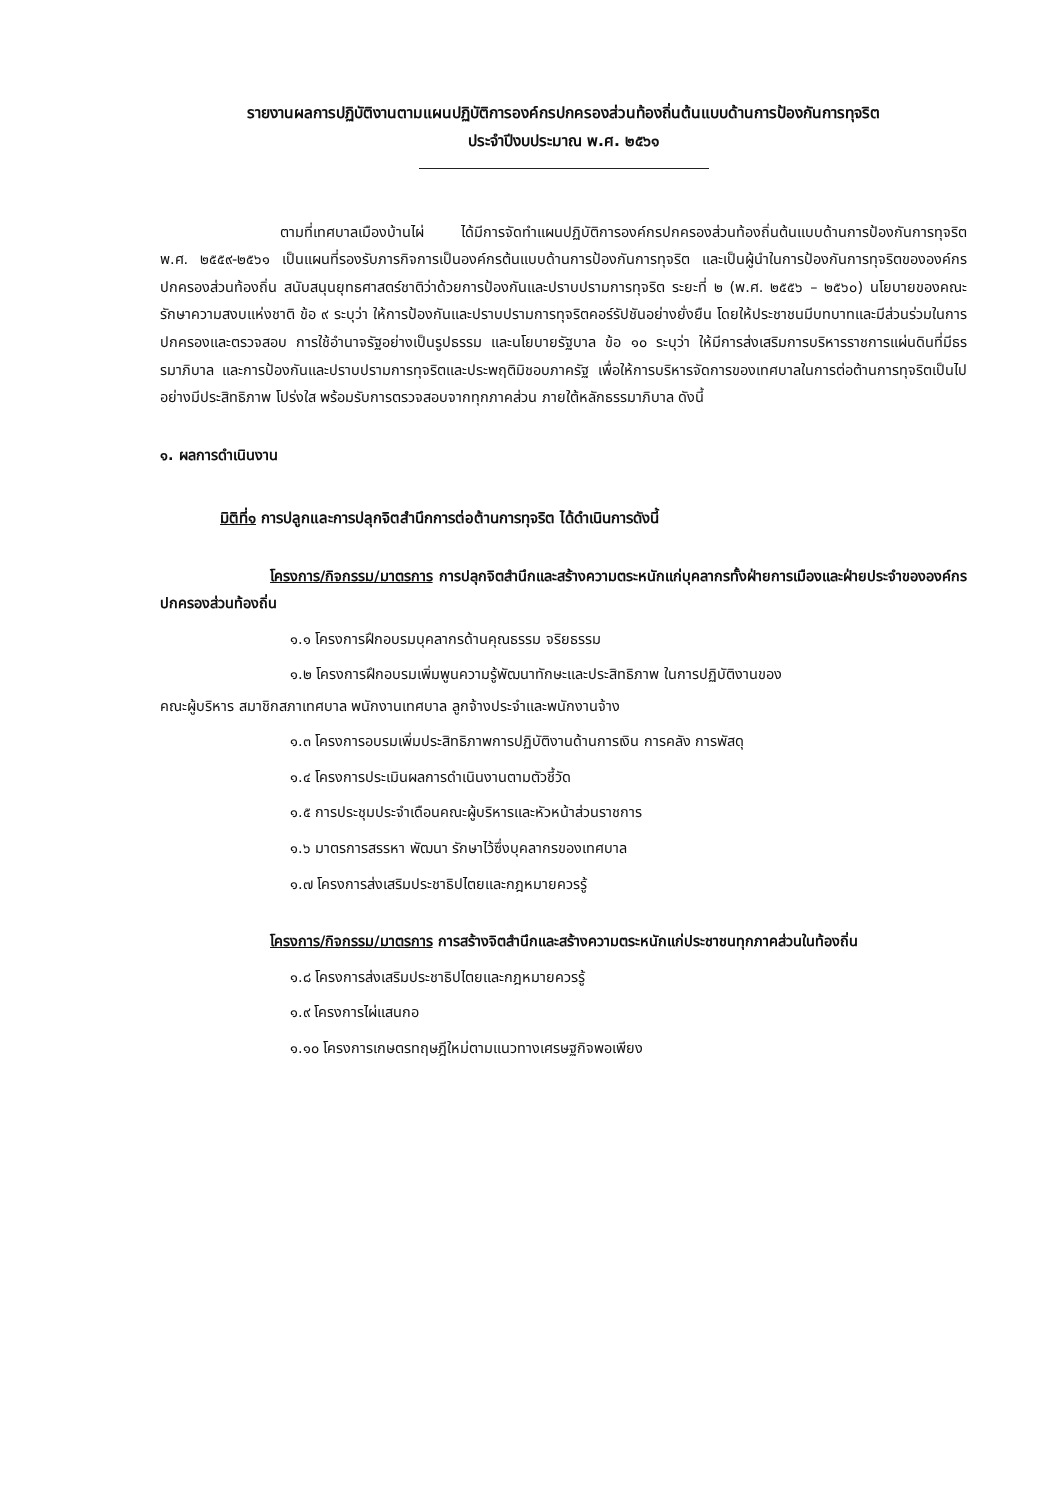รายงานผลการปฏิบัติงานตามแผนปฏิบัติการองค์กรปกครองส่วนท้องถิ่นต้นแบบด้านการป้องกันการทุจริต
ประจำปีงบประมาณ พ.ศ. ๒๕๖๑
ตามที่เทศบาลเมืองบ้านไผ่ ได้มีการจัดทำแผนปฏิบัติการองค์กรปกครองส่วนท้องถิ่นต้นแบบด้านการป้องกันการทุจริต พ.ศ. ๒๕๕๙-๒๕๖๑ เป็นแผนที่รองรับภารกิจการเป็นองค์กรต้นแบบด้านการป้องกันการทุจริต และเป็นผู้นำในการป้องกันการทุจริตขององค์กรปกครองส่วนท้องถิ่น สนับสนุนยุทธศาสตร์ชาติว่าด้วยการป้องกันและปราบปรามการทุจริต ระยะที่ ๒ (พ.ศ. ๒๕๕๖ – ๒๕๖๐) นโยบายของคณะรักษาความสงบแห่งชาติ ข้อ ๙ ระบุว่า ให้การป้องกันและปราบปรามการทุจริตคอร์รัปชันอย่างยั่งยืน โดยให้ประชาชนมีบทบาทและมีส่วนร่วมในการปกครองและตรวจสอบ การใช้อำนาจรัฐอย่างเป็นรูปธรรม และนโยบายรัฐบาล ข้อ ๑๐ ระบุว่า ให้มีการส่งเสริมการบริหารราชการแผ่นดินที่มีธรรมาภิบาล และการป้องกันและปราบปรามการทุจริตและประพฤติมิชอบภาครัฐ เพื่อให้การบริหารจัดการของเทศบาลในการต่อต้านการทุจริตเป็นไปอย่างมีประสิทธิภาพ โปร่งใส พร้อมรับการตรวจสอบจากทุกภาคส่วน ภายใต้หลักธรรมาภิบาล ดังนี้
๑. ผลการดำเนินงาน
มิติที่๑ การปลูกและการปลุกจิตสำนึกการต่อต้านการทุจริต ได้ดำเนินการดังนี้
โครงการ/กิจกรรม/มาตรการ การปลุกจิตสำนึกและสร้างความตระหนักแก่บุคลากรทั้งฝ่ายการเมืองและฝ่ายประจำขององค์กรปกครองส่วนท้องถิ่น
๑.๑ โครงการฝึกอบรมบุคลากรด้านคุณธรรม จริยธรรม
๑.๒ โครงการฝึกอบรมเพิ่มพูนความรู้พัฒนาทักษะและประสิทธิภาพ ในการปฏิบัติงานของ
คณะผู้บริหาร สมาชิกสภาเทศบาล พนักงานเทศบาล ลูกจ้างประจำและพนักงานจ้าง
๑.๓ โครงการอบรมเพิ่มประสิทธิภาพการปฏิบัติงานด้านการเงิน การคลัง การพัสดุ
๑.๔ โครงการประเมินผลการดำเนินงานตามตัวชี้วัด
๑.๕ การประชุมประจำเดือนคณะผู้บริหารและหัวหน้าส่วนราชการ
๑.๖ มาตรการสรรหา พัฒนา รักษาไว้ซึ่งบุคลากรของเทศบาล
๑.๗ โครงการส่งเสริมประชาธิปไตยและกฎหมายควรรู้
โครงการ/กิจกรรม/มาตรการ การสร้างจิตสำนึกและสร้างความตระหนักแก่ประชาชนทุกภาคส่วนในท้องถิ่น
๑.๘ โครงการส่งเสริมประชาธิปไตยและกฎหมายควรรู้
๑.๙ โครงการไผ่แสนกอ
๑.๑๐ โครงการเกษตรทฤษฎีใหม่ตามแนวทางเศรษฐกิจพอเพียง